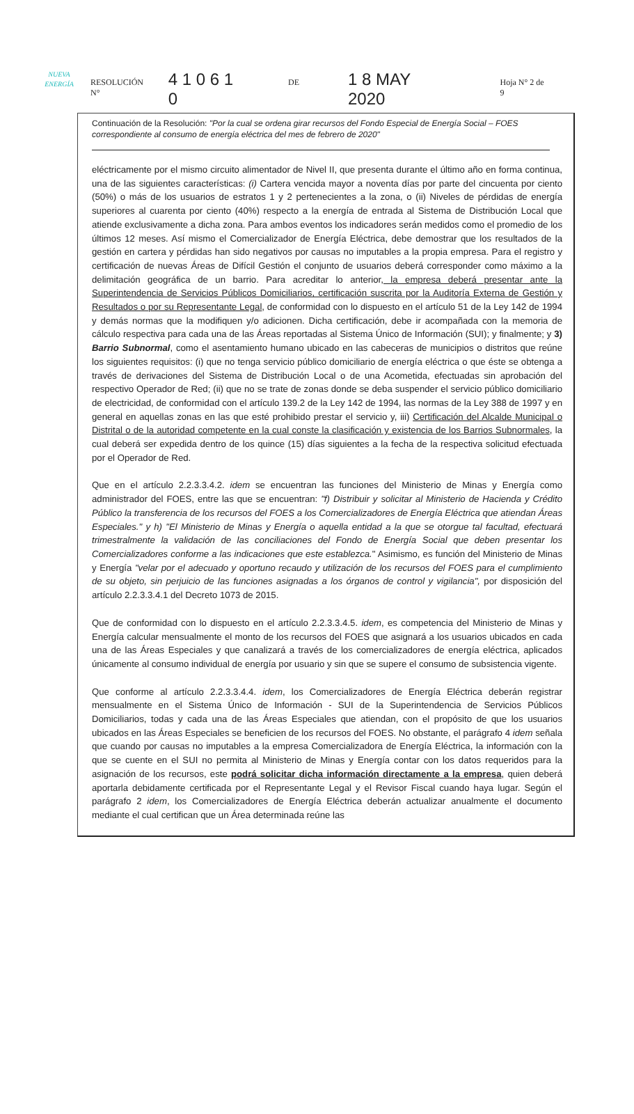NUEVA ENERGÍA
RESOLUCIÓN N° 4 1 0 6 1 0 DE 1 8 MAY 2020 Hoja N° 2 de 9
Continuación de la Resolución: "Por la cual se ordena girar recursos del Fondo Especial de Energía Social – FOES correspondiente al consumo de energía eléctrica del mes de febrero de 2020"
eléctricamente por el mismo circuito alimentador de Nivel II, que presenta durante el último año en forma continua, una de las siguientes características: (i) Cartera vencida mayor a noventa días por parte del cincuenta por ciento (50%) o más de los usuarios de estratos 1 y 2 pertenecientes a la zona, o (ii) Niveles de pérdidas de energía superiores al cuarenta por ciento (40%) respecto a la energía de entrada al Sistema de Distribución Local que atiende exclusivamente a dicha zona. Para ambos eventos los indicadores serán medidos como el promedio de los últimos 12 meses. Así mismo el Comercializador de Energía Eléctrica, debe demostrar que los resultados de la gestión en cartera y pérdidas han sido negativos por causas no imputables a la propia empresa. Para el registro y certificación de nuevas Áreas de Difícil Gestión el conjunto de usuarios deberá corresponder como máximo a la delimitación geográfica de un barrio. Para acreditar lo anterior, la empresa deberá presentar ante la Superintendencia de Servicios Públicos Domiciliarios, certificación suscrita por la Auditoría Externa de Gestión y Resultados o por su Representante Legal, de conformidad con lo dispuesto en el artículo 51 de la Ley 142 de 1994 y demás normas que la modifiquen y/o adicionen. Dicha certificación, debe ir acompañada con la memoria de cálculo respectiva para cada una de las Áreas reportadas al Sistema Único de Información (SUI); y finalmente; y 3) Barrio Subnormal, como el asentamiento humano ubicado en las cabeceras de municipios o distritos que reúne los siguientes requisitos: (i) que no tenga servicio público domiciliario de energía eléctrica o que éste se obtenga a través de derivaciones del Sistema de Distribución Local o de una Acometida, efectuadas sin aprobación del respectivo Operador de Red; (ii) que no se trate de zonas donde se deba suspender el servicio público domiciliario de electricidad, de conformidad con el artículo 139.2 de la Ley 142 de 1994, las normas de la Ley 388 de 1997 y en general en aquellas zonas en las que esté prohibido prestar el servicio y, iii) Certificación del Alcalde Municipal o Distrital o de la autoridad competente en la cual conste la clasificación y existencia de los Barrios Subnormales, la cual deberá ser expedida dentro de los quince (15) días siguientes a la fecha de la respectiva solicitud efectuada por el Operador de Red.
Que en el artículo 2.2.3.3.4.2. idem se encuentran las funciones del Ministerio de Minas y Energía como administrador del FOES, entre las que se encuentran: "f) Distribuir y solicitar al Ministerio de Hacienda y Crédito Público la transferencia de los recursos del FOES a los Comercializadores de Energía Eléctrica que atiendan Áreas Especiales." y h) "El Ministerio de Minas y Energía o aquella entidad a la que se otorgue tal facultad, efectuará trimestralmente la validación de las conciliaciones del Fondo de Energía Social que deben presentar los Comercializadores conforme a las indicaciones que este establezca." Asimismo, es función del Ministerio de Minas y Energía "velar por el adecuado y oportuno recaudo y utilización de los recursos del FOES para el cumplimiento de su objeto, sin perjuicio de las funciones asignadas a los órganos de control y vigilancia", por disposición del artículo 2.2.3.3.4.1 del Decreto 1073 de 2015.
Que de conformidad con lo dispuesto en el artículo 2.2.3.3.4.5. idem, es competencia del Ministerio de Minas y Energía calcular mensualmente el monto de los recursos del FOES que asignará a los usuarios ubicados en cada una de las Áreas Especiales y que canalizará a través de los comercializadores de energía eléctrica, aplicados únicamente al consumo individual de energía por usuario y sin que se supere el consumo de subsistencia vigente.
Que conforme al artículo 2.2.3.3.4.4. idem, los Comercializadores de Energía Eléctrica deberán registrar mensualmente en el Sistema Único de Información - SUI de la Superintendencia de Servicios Públicos Domiciliarios, todas y cada una de las Áreas Especiales que atiendan, con el propósito de que los usuarios ubicados en las Áreas Especiales se beneficien de los recursos del FOES. No obstante, el parágrafo 4 idem señala que cuando por causas no imputables a la empresa Comercializadora de Energía Eléctrica, la información con la que se cuente en el SUI no permita al Ministerio de Minas y Energía contar con los datos requeridos para la asignación de los recursos, este podrá solicitar dicha información directamente a la empresa, quien deberá aportarla debidamente certificada por el Representante Legal y el Revisor Fiscal cuando haya lugar. Según el parágrafo 2 idem, los Comercializadores de Energía Eléctrica deberán actualizar anualmente el documento mediante el cual certifican que un Área determinada reúne las